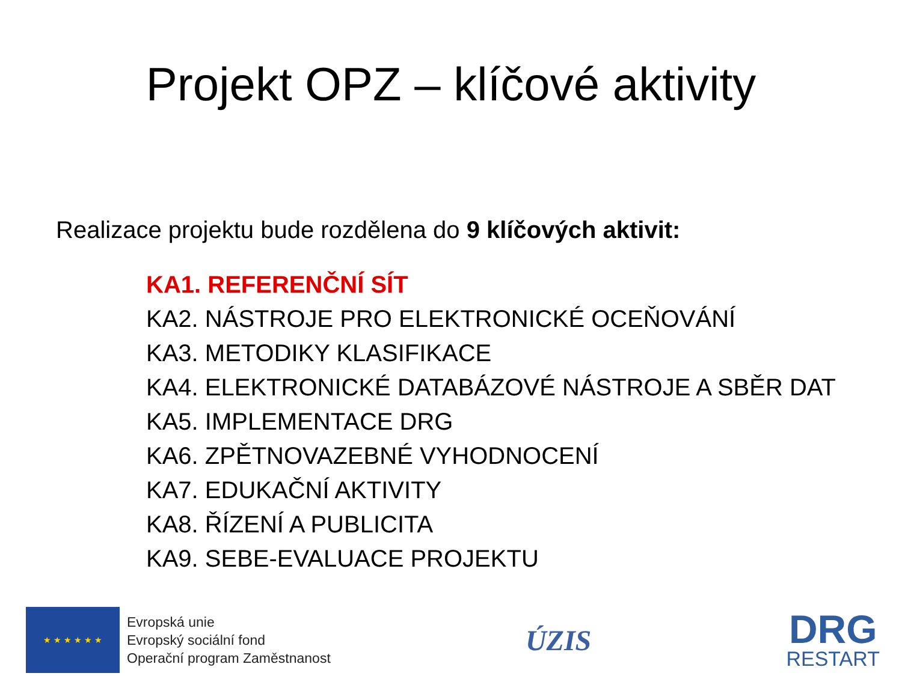Projekt OPZ – klíčové aktivity
Realizace projektu bude rozdělena do 9 klíčových aktivit:
KA1. REFERENČNÍ SÍT
KA2. NÁSTROJE PRO ELEKTRONICKÉ OCEŇOVÁNÍ
KA3. METODIKY KLASIFIKACE
KA4. ELEKTRONICKÉ DATABÁZOVÉ NÁSTROJE A SBĚR DAT
KA5. IMPLEMENTACE DRG
KA6. ZPĚTNOVAZEBNÉ VYHODNOCENÍ
KA7. EDUKAČNÍ AKTIVITY
KA8. ŘÍZENÍ A PUBLICITA
KA9. SEBE-EVALUACE PROJEKTU
★ ★ ★ ★ ★ ★
Evropská unie
Evropský sociální fond
Operační program Zaměstnanost
ÚZIS
DRG
RESTART